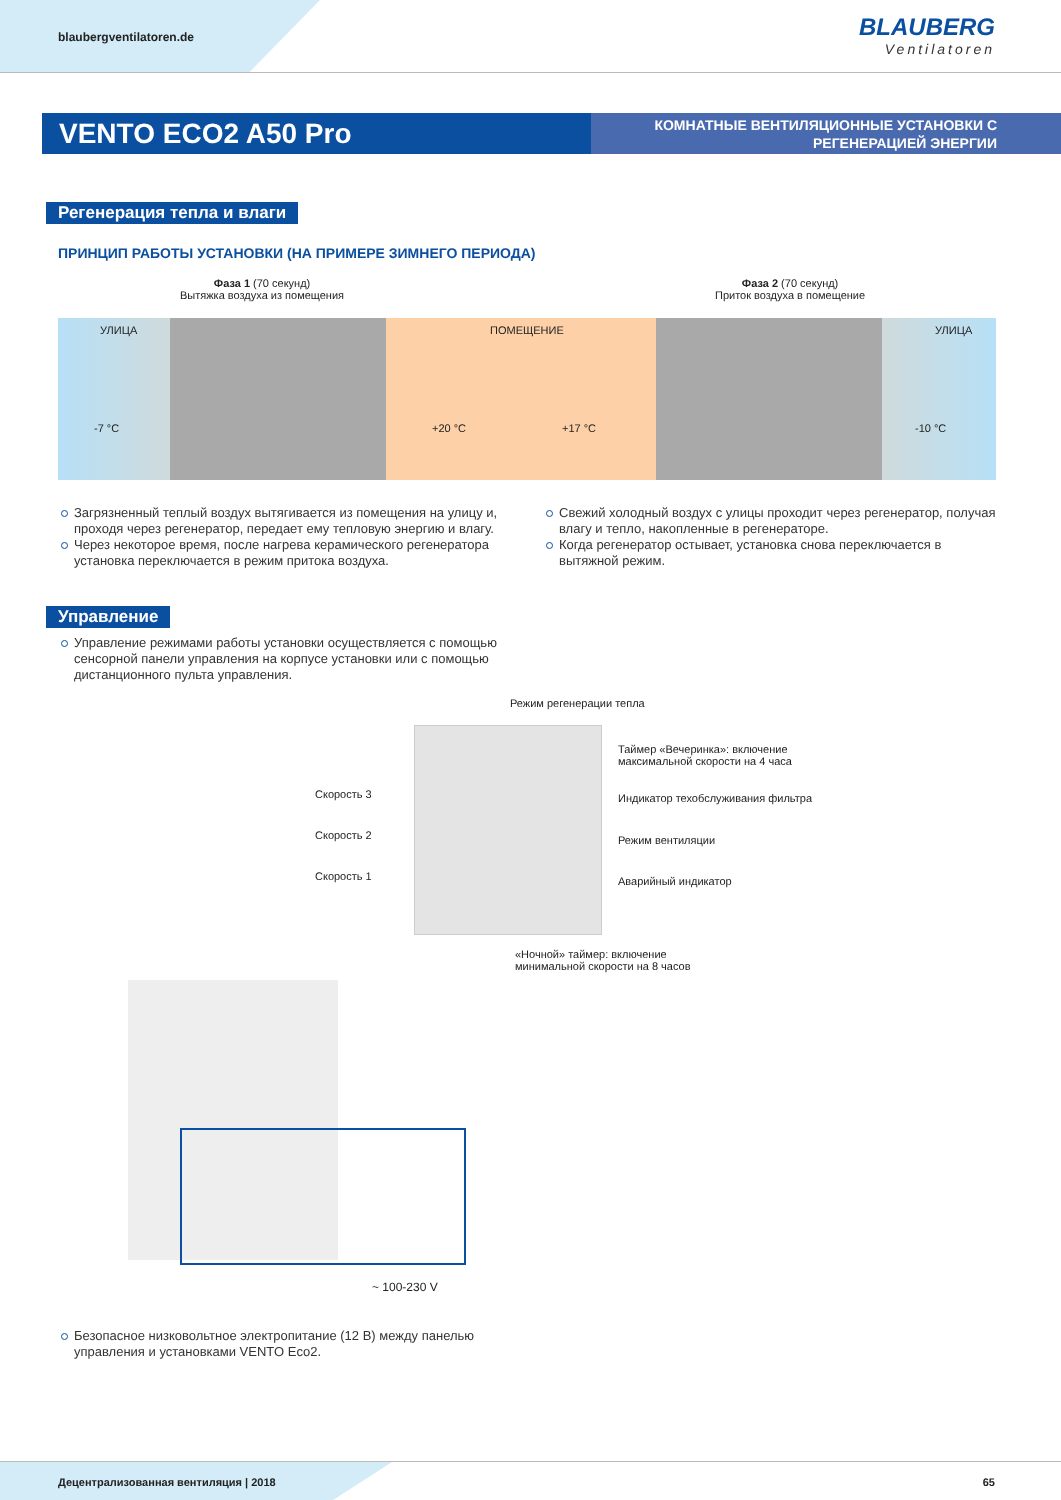blaubergventilatoren.de BLAUBERG
Ventilatoren
VENTO ECO2 A50 Pro
КОМНАТНЫЕ ВЕНТИЛЯЦИОННЫЕ УСТАНОВКИ С РЕГЕНЕРАЦИЕЙ ЭНЕРГИИ
Регенерация тепла и влаги
ПРИНЦИП РАБОТЫ УСТАНОВКИ (НА ПРИМЕРЕ ЗИМНЕГО ПЕРИОДА)
Фаза 1 (70 секунд)
Вытяжка воздуха из помещения
Фаза 2 (70 секунд)
Приток воздуха в помещение
УЛИЦА ПОМЕЩЕНИЕ УЛИЦА
-7 °C +20 °C +17 °C -10 °C
Загрязненный теплый воздух вытягивается из помещения на улицу и, проходя через регенератор, передает ему тепловую энергию и влагу.
Через некоторое время, после нагрева керамического регенератора установка переключается в режим притока воздуха.
Свежий холодный воздух с улицы проходит через регенератор, получая влагу и тепло, накопленные в регенераторе.
Когда регенератор остывает, установка снова переключается в вытяжной режим.
Управление
Управление режимами работы установки осуществляется с помощью сенсорной панели управления на корпусе установки или с помощью дистанционного пульта управления.
Режим регенерации тепла
Таймер «Вечеринка»: включение
максимальной скорости на 4 часа
Скорость 3
Индикатор техобслуживания фильтра
Скорость 2 Режим вентиляции
Скорость 1 Аварийный индикатор
«Ночной» таймер: включение
минимальной скорости на 8 часов
~ 100-230 V
Безопасное низковольтное электропитание (12 В) между панелью управления и установками VENTO Eco2.
Децентрализованная вентиляция | 2018
65